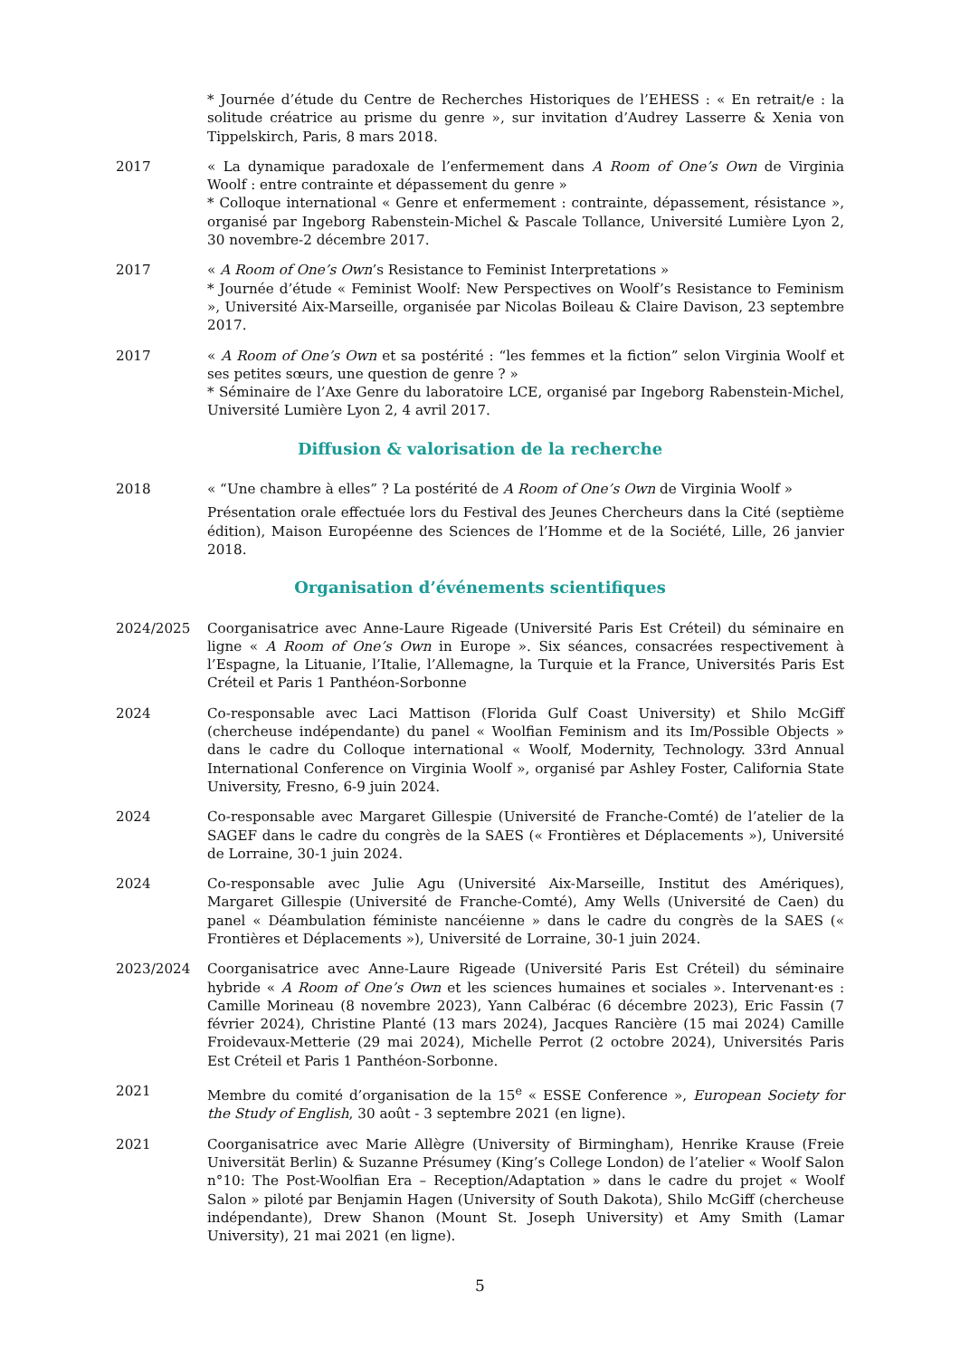* Journée d’étude du Centre de Recherches Historiques de l’EHESS : « En retrait/e : la solitude créatrice au prisme du genre », sur invitation d’Audrey Lasserre & Xenia von Tippelskirch, Paris, 8 mars 2018.
2017 « La dynamique paradoxale de l’enfermement dans A Room of One’s Own de Virginia Woolf : entre contrainte et dépassement du genre »
* Colloque international « Genre et enfermement : contrainte, dépassement, résistance », organisé par Ingeborg Rabenstein-Michel & Pascale Tollance, Université Lumière Lyon 2, 30 novembre-2 décembre 2017.
2017 « A Room of One’s Own’s Resistance to Feminist Interpretations »
* Journée d’étude « Feminist Woolf: New Perspectives on Woolf’s Resistance to Feminism », Université Aix-Marseille, organisée par Nicolas Boileau & Claire Davison, 23 septembre 2017.
2017 « A Room of One’s Own et sa postérité : “les femmes et la fiction” selon Virginia Woolf et ses petites sœurs, une question de genre ? »
* Séminaire de l’Axe Genre du laboratoire LCE, organisé par Ingeborg Rabenstein-Michel, Université Lumière Lyon 2, 4 avril 2017.
Diffusion & valorisation de la recherche
2018 « “Une chambre à elles” ? La postérité de A Room of One’s Own de Virginia Woolf »
Présentation orale effectuée lors du Festival des Jeunes Chercheurs dans la Cité (septième édition), Maison Européenne des Sciences de l’Homme et de la Société, Lille, 26 janvier 2018.
Organisation d’événements scientifiques
2024/2025 Coorganisatrice avec Anne-Laure Rigeade (Université Paris Est Créteil) du séminaire en ligne « A Room of One’s Own in Europe ». Six séances, consacrées respectivement à l’Espagne, la Lituanie, l’Italie, l’Allemagne, la Turquie et la France, Universités Paris Est Créteil et Paris 1 Panthéon-Sorbonne
2024 Co-responsable avec Laci Mattison (Florida Gulf Coast University) et Shilo McGiff (chercheuse indépendante) du panel « Woolfian Feminism and its Im/Possible Objects » dans le cadre du Colloque international « Woolf, Modernity, Technology. 33rd Annual International Conference on Virginia Woolf », organisé par Ashley Foster, California State University, Fresno, 6-9 juin 2024.
2024 Co-responsable avec Margaret Gillespie (Université de Franche-Comté) de l’atelier de la SAGEF dans le cadre du congrès de la SAES (« Frontières et Déplacements »), Université de Lorraine, 30-1 juin 2024.
2024 Co-responsable avec Julie Agu (Université Aix-Marseille, Institut des Amériques), Margaret Gillespie (Université de Franche-Comté), Amy Wells (Université de Caen) du panel « Déambulation féministe nancéienne » dans le cadre du congrès de la SAES (« Frontières et Déplacements »), Université de Lorraine, 30-1 juin 2024.
2023/2024 Coorganisatrice avec Anne-Laure Rigeade (Université Paris Est Créteil) du séminaire hybride « A Room of One’s Own et les sciences humaines et sociales ». Intervenant·es : Camille Morineau (8 novembre 2023), Yann Calbérac (6 décembre 2023), Eric Fassin (7 février 2024), Christine Planté (13 mars 2024), Jacques Rancière (15 mai 2024) Camille Froidevaux-Metterie (29 mai 2024), Michelle Perrot (2 octobre 2024), Universités Paris Est Créteil et Paris 1 Panthéon-Sorbonne.
2021 Membre du comité d’organisation de la 15<sup>e</sup> « ESSE Conference », European Society for the Study of English, 30 août - 3 septembre 2021 (en ligne).
2021 Coorganisatrice avec Marie Allègre (University of Birmingham), Henrike Krause (Freie Universität Berlin) & Suzanne Présumey (King’s College London) de l’atelier « Woolf Salon n°10: The Post-Woolfian Era – Reception/Adaptation » dans le cadre du projet « Woolf Salon » piloté par Benjamin Hagen (University of South Dakota), Shilo McGiff (chercheuse indépendante), Drew Shanon (Mount St. Joseph University) et Amy Smith (Lamar University), 21 mai 2021 (en ligne).
5